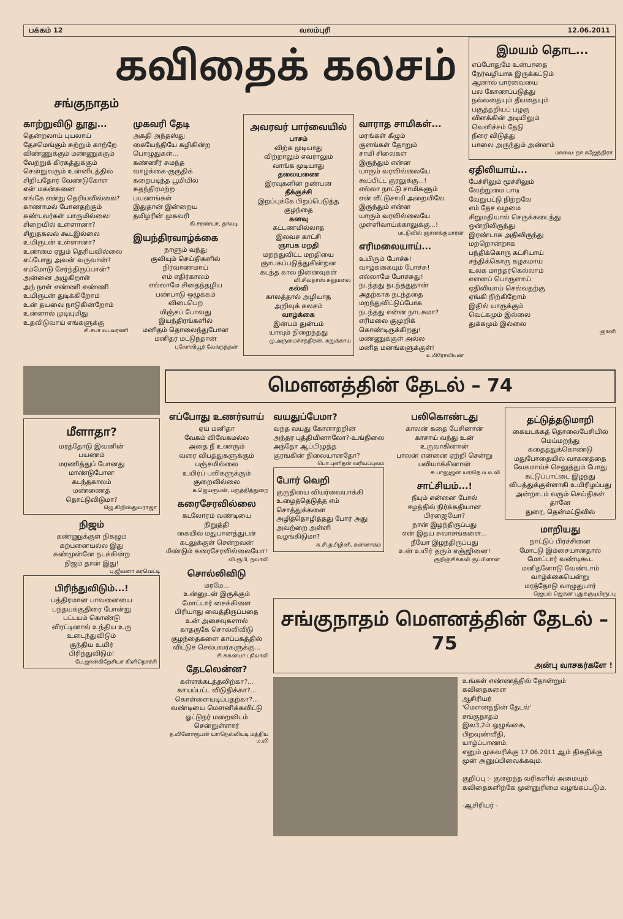பக்கம் 12 வலம்புரி 12.06.2011
கவிதைக் கலசம்
சங்குநாதம்
காற்றுவிடு தூது...
தென்றலாய் புயலாய்
தேசமெங்கும் சுற்றும் காற்றே
விண்ணுக்கும் மண்ணுக்கும்
வேற்றுக் கிரகத்துக்கும்
சென்றுவரும் உன்னிடத்தில்
சிறியதோர் வேண்டுகோள்
என் மகன்கனை
எங்கே என்று தெரியவில்லை?
காணாமல் போனதற்கும்
கண்டவர்கள் யாருமில்லை!
சிறையில் உள்ளானா?
சிறுதகவல் கூடஇல்லை
உயிருடன் உள்ளானா?
உண்மை ஏதும் தெரியவில்லை
எப்போது அவன் வருவான்?
எம்மோடு சேர்ந்திருப்பான்?
அன்னை அழுகிறாள்
அந் நாள் எண்ணி எண்ணி
உயிருடன் துடிக்கிறோம்
உன் தயவை நாடுகின்றோம்
உன்னால் முடியுமிது
உதவிடுவாய் எங்களுக்கு
சி.சபா வடவரணி
முகவரி தேடி
அகதி அந்தஸ்து
கையேந்தியே கழிகின்ற
பொழுதுகள்...
கண்ணீர் சுமந்த
வாழ்க்கை-குருதிக்
கறைபடிந்த பூமியில்
சுதந்திரமற்ற
பயணங்கள்
இதுதான் இன்றைய
தமிழரின் முகவரி
கி.சரண்யா, தாவடி
இயந்திரவாழ்க்கை
நாளும் வந்து
குவியும் செய்திகளில்
நிர்வாணமாய்
எம் எதிர்காலம்
எல்லாமே சிதைந்தழிய
பண்பாடு ஒழுக்கம்
விடைபெற
மிஞ்சப் போவது
இயந்திரங்களில்
மனிதம் தொலைந்துபோன
மனிதர் மட்டுந்தான்
புலோலியூர் வேல்நந்தன்
அவரவர் பார்வையில்
பாசம்
விற்க முடியாது
விற்றாலும் எவராலும்
வாங்க முடியாது
தலையணை
இரவுகளின் நண்பன்
தீக்குச்சி
இறப்புக்கே பிறப்பெடுத்த
குழந்தை
கனவு
கட்டணமில்லாத
இலவச காட்சி
ஞாபக மறதி
மறந்துவிட்ட மறதியை
ஞாபகப்படுத்துகின்றன
கடந்த கால நினைவுகள்
வி.சிவதாஸ் சுதுமலை
கல்வி
காலத்தால் அழியாத
அறிவுக் கலசம்
வாழ்க்கை
இன்பம் துன்பம்
யாவும் நிறைந்தது
மு.அருமைச்சந்திரன், சுறுக்காய்
வாராத சாமிகள்...
மரங்கள் கீழும்
குளங்கள் தோறும்
சாமி சிலைகள்
இருந்தும் என்ன
யாரும் வரவில்லையே
கூப்பிட்ட குரலுக்கு...!
எல்லா நாட்டு சாமிகளும்
என் வீட்டுசாமி அறையிலே
இருந்தும் என்ன
யாரும் வரவில்லையே
முள்ளிவாய்க்காலுக்கு...!
மட்டுவில் ஞானக்குமாரன்
எரிமலையாய்...
உயிரும் போச்சு!
வாழ்க்கையும் போச்சு!
எல்லாமே போச்சுது!
நடந்தது நடந்ததுதான்
அதற்காக நடந்ததை
மறந்துவிட்டுப்போக
நடந்தது என்ன நாடகமா?
எரிமலை குமுறிக்
கொண்டிருக்கிறது!
மண்ணுக்குள் அல்ல
மனித மனங்களுக்குள்!
உமிரோவியன்
இமயம் தொட...
எப்போதுமே உன்பாதை
நேர்வழியாக இருக்கட்டும்
ஆனால் பார்வையை
பல கோணப்படுத்து
நல்லதையும் தீயதையும்
பகுத்தறியப் பழகு
விளக்கின் அடியிலும்
வெளிச்சம் தேடு
நீரை விடுத்து
பாலை அருந்தும் அன்னம்
மாவை: நா.கஜேந்திரா
ஏதிலியாய்...
பேச்சிலும் மூச்சிலும்
வேற்றுமை பாடி
வேறுபட்டு நிற்றலே
எம் தேச வழமை
சிறுமதியால் செருக்கடைந்து
ஒன்றிலிருந்து
இரண்டாக அதிலிருந்து
மற்றொன்றாக
பந்திக்கொரு கட்சியாய்
சந்திக்கொரு கழகமாய்
உலக மாந்தர்கெல்லாம்
எளனப் பொருளாய்
ஏதிலியாய் செல்வதற்கு
ஏங்கி நிற்கிறோம்
இதில் யாருக்கும்
வெட்கமும் இல்லை
துக்கமும் இல்லை
ஞானி
மீளாதா?
மரத்தோடு இவனின்
பயணம்
மரணித்துப் போனது
மாண்டுபோன
கடந்தகாலம்
மண்ணைத்
தொட்டுவிடுமா?
ஜெ.கிறிஸ்துவராஜா
நிஜம்
கண்ணுக்குள் நிகழும்
கற்பனையல்ல இது
கண்முன்னே நடக்கின்ற
நிஜம் தான் இது!
பு.ஜீவனா கரவெட்டி
பிரிந்துவிடும்...!
பத்திரமான பாவனையை
பந்தயக்குதிரை போன்று
பட்டயம் கொண்டு
விரட்டினால் உந்திய உரு
உடைந்துவிடும்
குந்திய உயிர்
பிரிந்துவிடும்!
பே.ஜான்கிறேசியா கிளிநொச்சி
மௌனத்தின் தேடல் – 74
எப்போது உணர்வாய்
ஏய் மனிதா
வேகம் விவேகமல்ல
அதை நீ உணரும்
வரை விபத்துகளுக்கும்
பஞ்சமில்லை
உயிர்ப் பலிகளுக்கும்
குறைவில்லை
க.ஜெயரூபன், பருத்தித்துறை
கரைசேரவில்லை
கடலோரம் வண்டியை
நிறுத்தி
கையில் மதுபானத்துடன்
கடலுக்குள் சென்றவன்
மீண்டும் கரைசேரவில்லையோ!
வி.ரூபி, நவாலி
சொல்லிவிடு
மரமே...
உன்னுடன் இருக்கும்
மோட்டார் சைக்கிளை
பிரியாது வைத்திருப்பதை
உன் அசைவுகளால்
காதருகே சொல்லிவிடு
குழந்தைகளை காப்பகத்தில்
விட்டுச் செல்பவர்களுக்கு...
சி.சுகன்யா புலோலி
தேடலென்ன?
கள்ளக்கடத்தலிற்கா?...
காயப்பட்ட விடுதிக்கா?...
கொள்ளையடிப்பதற்கா?...
வண்டியை மௌனிக்கவிட்டு
ஓட்டுநர் மறைவிடம்
சென்றுள்ளார்
த.வினோரூபன் யா/நெல்லியடி மத்திய ம.வி
வயதுப்பேமா?
வந்த வயது கோளாற்றின்
அந்தர புத்தியினாலோ?-உங்நிலை
அந்தோ ஆப்பிழுத்த
குரங்கின் நிலையானதோ?
பொ.புனிதன் வரியப்புலம்
போர் வெறி
குருதியை வியர்வையாக்கி
உழைத்தெடுத்த எம்
சொத்துக்களை
அழித்தொழித்தது போர் அது
அவற்றை அள்ளி
வழங்கிடுமா?
சு.சி.தமிழினி, சுன்னாகம்
பலிகொண்டது
காலன் கதை பேசினான்
காசாய் வந்து உன்
உருவாகினான்
பாலன் என்னை ஏற்றி சென்று
பலியாக்கினான்
சு.பானுஜன் யா/நெ.ம.ம.வி
சாட்சியம்...!
நீயும் என்னை போல்
ஈழத்தில் நிர்க்கதியான
பிரஜையோ?
நான் இழந்திருப்பது
என் இதய சுவாசங்களை...
நீயோ இழந்திருப்பது
உன் உயிர் தரும் எஞ்ஜினை!
குறிஞ்சிக்கவி குப்பிளான்
தட்டுத்தடுமாறி
கையடக்கத் தொலைபேசியில்
மெய்மறந்து கதைத்துக்கொண்டு
மதுபோதையில் வாகனத்தை
வேகமாய்ச் செலுத்தும் போது
கட்டுப்பாட்டை இழந்து
விபத்துக்குள்ளாகி உயிரிழப்பது
அன்றாடம் வரும் செய்திகள் தானே
துரை, தென்மட்டுவில்
மாறியது
நாட்டுப் பிரச்சினை
மோட்டு இம்சையானதால்
மோட்டார் வண்டிகூட
மனிதனோடு வேண்டாம்
வாழ்க்கையென்று
மரத்தோடு வாழுதுபார்
ஜெயம் ஜெகன் புதுக்குடியிருப்பு
சங்குநாதம் மௌனத்தின் தேடல் – 75
அன்பு வாசகர்களே !
உங்கள் எண்ணத்தில் தோன்றும்
கவிதைகளை
ஆசிரியர்
'மௌனத்தின் தேடல்'
சங்குநாதம்
இல3,2ம் ஒழுங்கை,
பிறவுண்வீதி,
யாழ்ப்பாணம்.
எனும் முகவரிக்கு 17.06.2011 ஆம் திகதிக்கு முன் அனுப்பிவைக்கவும்.
குறிப்பு :- குறைந்த வரிகளில் அமையும் கவிதைகளிற்கே முன்னுரிமை வழங்கப்படும்.
-ஆசிரியர் -